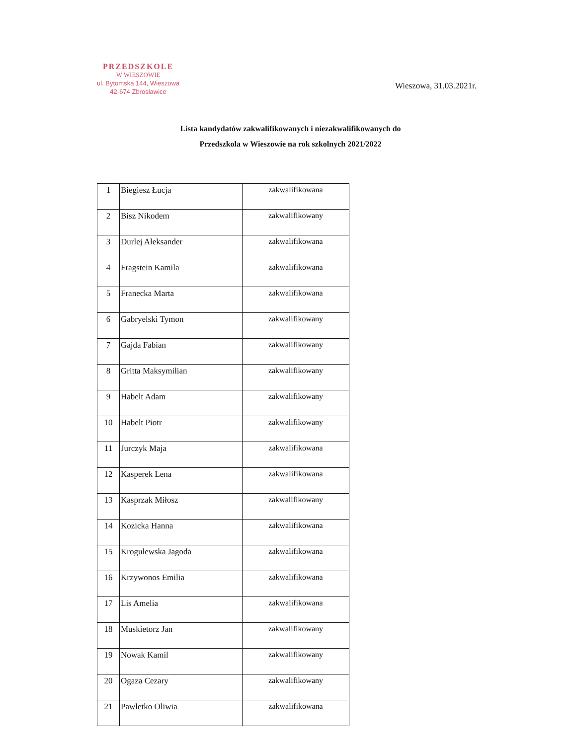PRZEDSZKOLE
W WIESZOWIE
ul. Bytomska 144, Wieszowa
42-674 Zbrosławice
Wieszowa, 31.03.2021r.
Lista kandydatów zakwalifikowanych i niezakwalifikowanych do
Przedszkola w Wieszowie na rok szkolnych 2021/2022
| 1 | Biegiesz Łucja | zakwalifikowana |
| 2 | Bisz Nikodem | zakwalifikowany |
| 3 | Durlej Aleksander | zakwalifikowana |
| 4 | Fragstein Kamila | zakwalifikowana |
| 5 | Franecka Marta | zakwalifikowana |
| 6 | Gabryelski Tymon | zakwalifikowany |
| 7 | Gajda Fabian | zakwalifikowany |
| 8 | Gritta Maksymilian | zakwalifikowany |
| 9 | Habelt Adam | zakwalifikowany |
| 10 | Habelt Piotr | zakwalifikowany |
| 11 | Jurczyk Maja | zakwalifikowana |
| 12 | Kasperek Lena | zakwalifikowana |
| 13 | Kasprzak Miłosz | zakwalifikowany |
| 14 | Kozicka Hanna | zakwalifikowana |
| 15 | Krogulewska Jagoda | zakwalifikowana |
| 16 | Krzywonos Emilia | zakwalifikowana |
| 17 | Lis Amelia | zakwalifikowana |
| 18 | Muskietorz Jan | zakwalifikowany |
| 19 | Nowak Kamil | zakwalifikowany |
| 20 | Ogaza Cezary | zakwalifikowany |
| 21 | Pawletko Oliwia | zakwalifikowana |